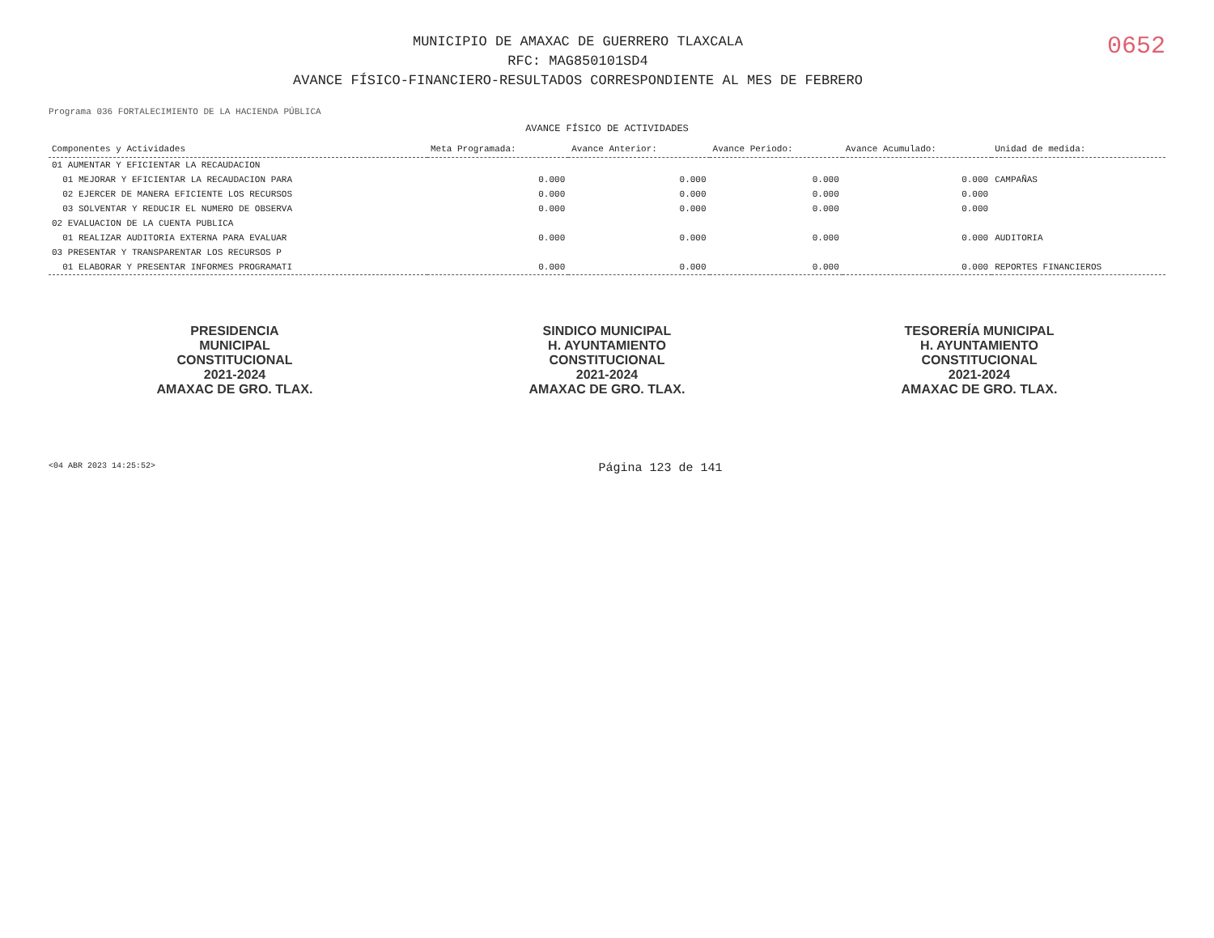MUNICIPIO DE AMAXAC DE GUERRERO TLAXCALA
RFC: MAG850101SD4
AVANCE FÍSICO-FINANCIERO-RESULTADOS CORRESPONDIENTE AL MES DE FEBRERO
0652
Programa 036 FORTALECIMIENTO DE LA HACIENDA PÚBLICA
AVANCE FÍSICO DE ACTIVIDADES
| Componentes y Actividades | Meta Programada: | Avance Anterior: | Avance Periodo: | Avance Acumulado: | Unidad de medida: |
| --- | --- | --- | --- | --- | --- |
| 01 AUMENTAR Y EFICIENTAR LA RECAUDACION | | | | | |
| 01 MEJORAR Y EFICIENTAR LA RECAUDACION PARA | 0.000 | 0.000 | 0.000 | 0.000 | CAMPAÑAS |
| 02 EJERCER DE MANERA EFICIENTE LOS RECURSOS | 0.000 | 0.000 | 0.000 | 0.000 | |
| 03 SOLVENTAR Y REDUCIR EL NUMERO DE OBSERVA | 0.000 | 0.000 | 0.000 | 0.000 | |
| 02 EVALUACION DE LA CUENTA PUBLICA | | | | | |
| 01 REALIZAR AUDITORIA EXTERNA PARA EVALUAR | 0.000 | 0.000 | 0.000 | 0.000 | AUDITORIA |
| 03 PRESENTAR Y TRANSPARENTAR LOS RECURSOS P | | | | | |
| 01 ELABORAR Y PRESENTAR INFORMES PROGRAMATI | 0.000 | 0.000 | 0.000 | 0.000 | REPORTES FINANCIEROS |
PRESIDENCIA
MUNICIPAL
CONSTITUCIONAL
2021-2024
AMAXAC DE GRO. TLAX.
SINDICO MUNICIPAL
H. AYUNTAMIENTO
CONSTITUCIONAL
2021-2024
AMAXAC DE GRO. TLAX.
TESORERÍA MUNICIPAL
H. AYUNTAMIENTO
CONSTITUCIONAL
2021-2024
AMAXAC DE GRO. TLAX.
<04 ABR 2023 14:25:52> Página 123 de 141